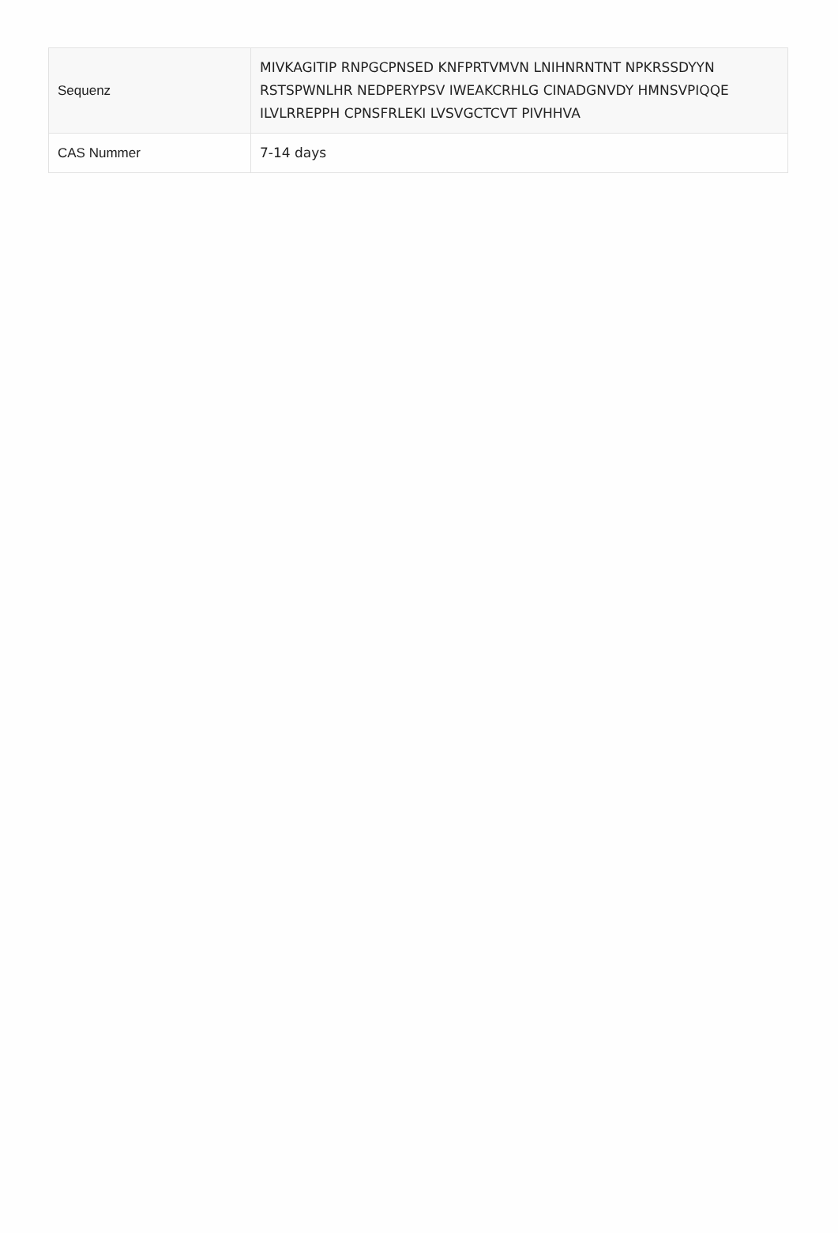| Sequenz | MIVKAGITIP RNPGCPNSED KNFPRTVMVN LNIHNRNTNT NPKRSSDYYN RSTSPWNLHR NEDPERYPSV IWEAKCRHLG CINADGNVDY HMNSVPIQQE ILVLRREPPH CPNSFRLEKI LVSVGCTCVT PIVHHVA |
| CAS Nummer | 7-14 days |